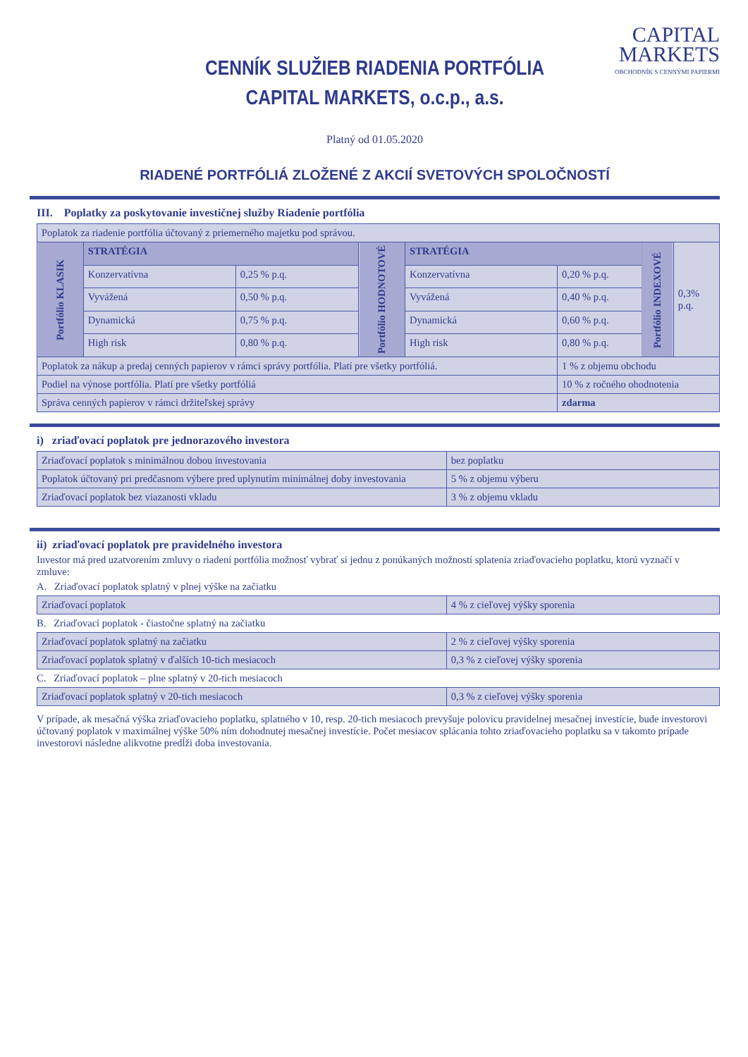CAPITAL
MARKETS
OBCHODNÍK S CENNÝMI PAPIERMI
CENNÍK SLUŽIEB RIADENIA PORTFÓLIA
CAPITAL MARKETS, o.c.p., a.s.
Platný od 01.05.2020
RIADENÉ PORTFÓLIÁ ZLOŽENÉ Z AKCIÍ SVETOVÝCH SPOLOČNOSTÍ
III. Poplatky za poskytovanie investičnej služby Riadenie portfólia
| Poplatok za riadenie portfólia účtovaný z priemerného majetku pod správou. | | | | | | | |
| Portfólio KLASIK | STRATÉGIA | | Portfólio HODNOTOVÉ | STRATÉGIA | | Portfólio INDEXOVÉ | 0,3% p.q. |
| | Konzervatívna | 0,25 % p.q. | | Konzervatívna | 0,20 % p.q. | | |
| | Vyvážená | 0,50 % p.q. | | Vyvážená | 0,40 % p.q. | | |
| | Dynamická | 0,75 % p.q. | | Dynamická | 0,60 % p.q. | | |
| | High risk | 0,80 % p.q. | | High risk | 0,80 % p.q. | | |
| Poplatok za nákup a predaj cenných papierov v rámci správy portfólia. Platí pre všetky portfóliá. | | | | | 1 % z objemu obchodu | | |
| Podiel na výnose portfólia. Platí pre všetky portfóliá | | | | | 10 % z ročného ohodnotenia | | |
| Správa cenných papierov v rámci držiteľskej správy | | | | | zdarma | | |
i) zriaďovací poplatok pre jednorazového investora
| Zriaďovací poplatok s minimálnou dobou investovania | bez poplatku |
| Poplatok účtovaný pri predčasnom výbere pred uplynutím minimálnej doby investovania | 5 % z objemu výberu |
| Zriaďovací poplatok bez viazanosti vkladu | 3 % z objemu vkladu |
ii) zriaďovací poplatok pre pravidelného investora
Investor má pred uzatvorením zmluvy o riadení portfólia možnosť vybrať si jednu z ponúkaných možností splatenia zriaďovacieho poplatku, ktorú vyznačí v zmluve:
A. Zriaďovací poplatok splatný v plnej výške na začiatku
| Zriaďovací poplatok | 4 % z cieľovej výšky sporenia |
B. Zriaďovací poplatok - čiastočne splatný na začiatku
| Zriaďovací poplatok splatný na začiatku | 2 % z cieľovej výšky sporenia |
| Zriaďovací poplatok splatný v ďalších 10-tich mesiacoch | 0,3 % z cieľovej výšky sporenia |
C. Zriaďovací poplatok – plne splatný v 20-tich mesiacoch
| Zriaďovací poplatok splatný v 20-tich mesiacoch | 0,3 % z cieľovej výšky sporenia |
V prípade, ak mesačná výška zriaďovacieho poplatku, splatného v 10, resp. 20-tich mesiacoch prevyšuje polovicu pravidelnej mesačnej investície, bude investorovi účtovaný poplatok v maximálnej výške 50% ním dohodnutej mesačnej investície. Počet mesiacov splácania tohto zriaďovacieho poplatku sa v takomto prípade investorovi následne alikvotne predĺži doba investovania.